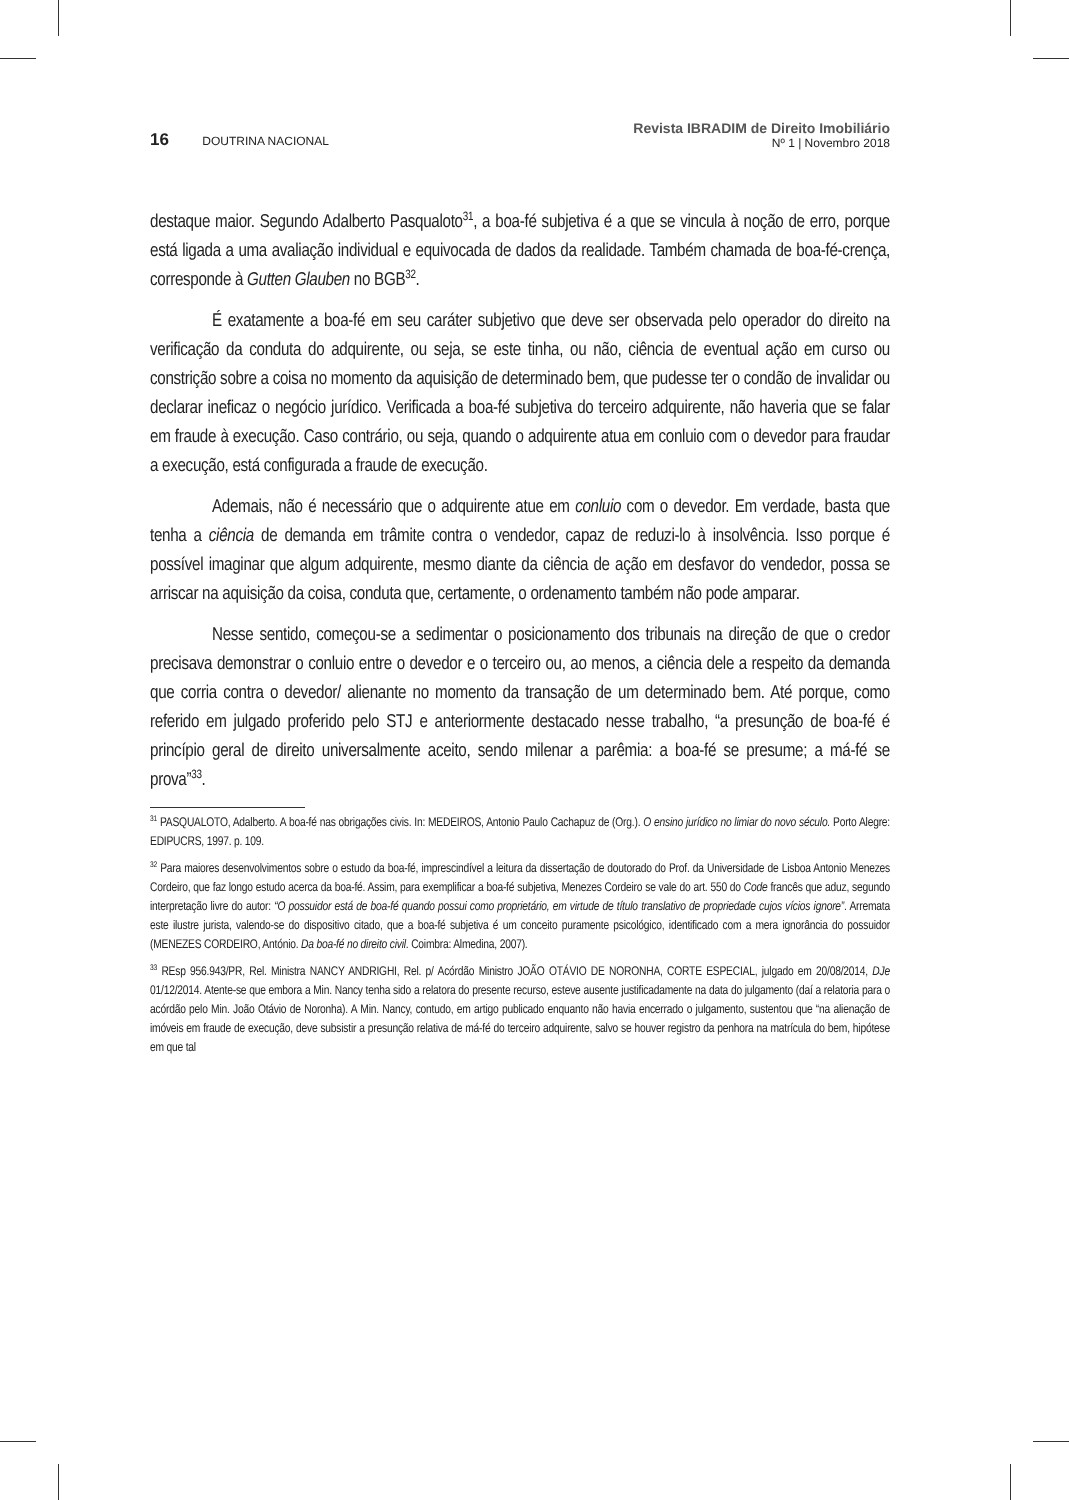16 DOUTRINA NACIONAL
Revista IBRADIM de Direito Imobiliário
Nº 1 | Novembro 2018
destaque maior. Segundo Adalberto Pasqualoto<sup>31</sup>, a boa-fé subjetiva é a que se vincula à noção de erro, porque está ligada a uma avaliação individual e equivocada de dados da realidade. Também chamada de boa-fé-crença, corresponde à Gutten Glauben no BGB<sup>32</sup>.
É exatamente a boa-fé em seu caráter subjetivo que deve ser observada pelo operador do direito na verificação da conduta do adquirente, ou seja, se este tinha, ou não, ciência de eventual ação em curso ou constrição sobre a coisa no momento da aquisição de determinado bem, que pudesse ter o condão de invalidar ou declarar ineficaz o negócio jurídico. Verificada a boa-fé subjetiva do terceiro adquirente, não haveria que se falar em fraude à execução. Caso contrário, ou seja, quando o adquirente atua em conluio com o devedor para fraudar a execução, está configurada a fraude de execução.
Ademais, não é necessário que o adquirente atue em conluio com o devedor. Em verdade, basta que tenha a ciência de demanda em trâmite contra o vendedor, capaz de reduzi-lo à insolvência. Isso porque é possível imaginar que algum adquirente, mesmo diante da ciência de ação em desfavor do vendedor, possa se arriscar na aquisição da coisa, conduta que, certamente, o ordenamento também não pode amparar.
Nesse sentido, começou-se a sedimentar o posicionamento dos tribunais na direção de que o credor precisava demonstrar o conluio entre o devedor e o terceiro ou, ao menos, a ciência dele a respeito da demanda que corria contra o devedor/ alienante no momento da transação de um determinado bem. Até porque, como referido em julgado proferido pelo STJ e anteriormente destacado nesse trabalho, “a presunção de boa-fé é princípio geral de direito universalmente aceito, sendo milenar a parêmia: a boa-fé se presume; a má-fé se prova”<sup>33</sup>.
<sup>31</sup> PASQUALOTO, Adalberto. A boa-fé nas obrigações civis. In: MEDEIROS, Antonio Paulo Cachapuz de (Org.). O ensino jurídico no limiar do novo século. Porto Alegre: EDIPUCRS, 1997. p. 109.
<sup>32</sup> Para maiores desenvolvimentos sobre o estudo da boa-fé, imprescindível a leitura da dissertação de doutorado do Prof. da Universidade de Lisboa Antonio Menezes Cordeiro, que faz longo estudo acerca da boa-fé. Assim, para exemplificar a boa-fé subjetiva, Menezes Cordeiro se vale do art. 550 do Code francês que aduz, segundo interpretação livre do autor: “O possuidor está de boa-fé quando possui como proprietário, em virtude de título translativo de propriedade cujos vícios ignore”. Arremata este ilustre jurista, valendo-se do dispositivo citado, que a boa-fé subjetiva é um conceito puramente psicológico, identificado com a mera ignorância do possuidor (MENEZES CORDEIRO, António. Da boa-fé no direito civil. Coimbra: Almedina, 2007).
<sup>33</sup> REsp 956.943/PR, Rel. Ministra NANCY ANDRIGHI, Rel. p/ Acórdão Ministro JOÃO OTÁVIO DE NORONHA, CORTE ESPECIAL, julgado em 20/08/2014, DJe 01/12/2014. Atente-se que embora a Min. Nancy tenha sido a relatora do presente recurso, esteve ausente justificadamente na data do julgamento (daí a relatoria para o acórdão pelo Min. João Otávio de Noronha). A Min. Nancy, contudo, em artigo publicado enquanto não havia encerrado o julgamento, sustentou que “na alienação de imóveis em fraude de execução, deve subsistir a presunção relativa de má-fé do terceiro adquirente, salvo se houver registro da penhora na matrícula do bem, hipótese em que tal